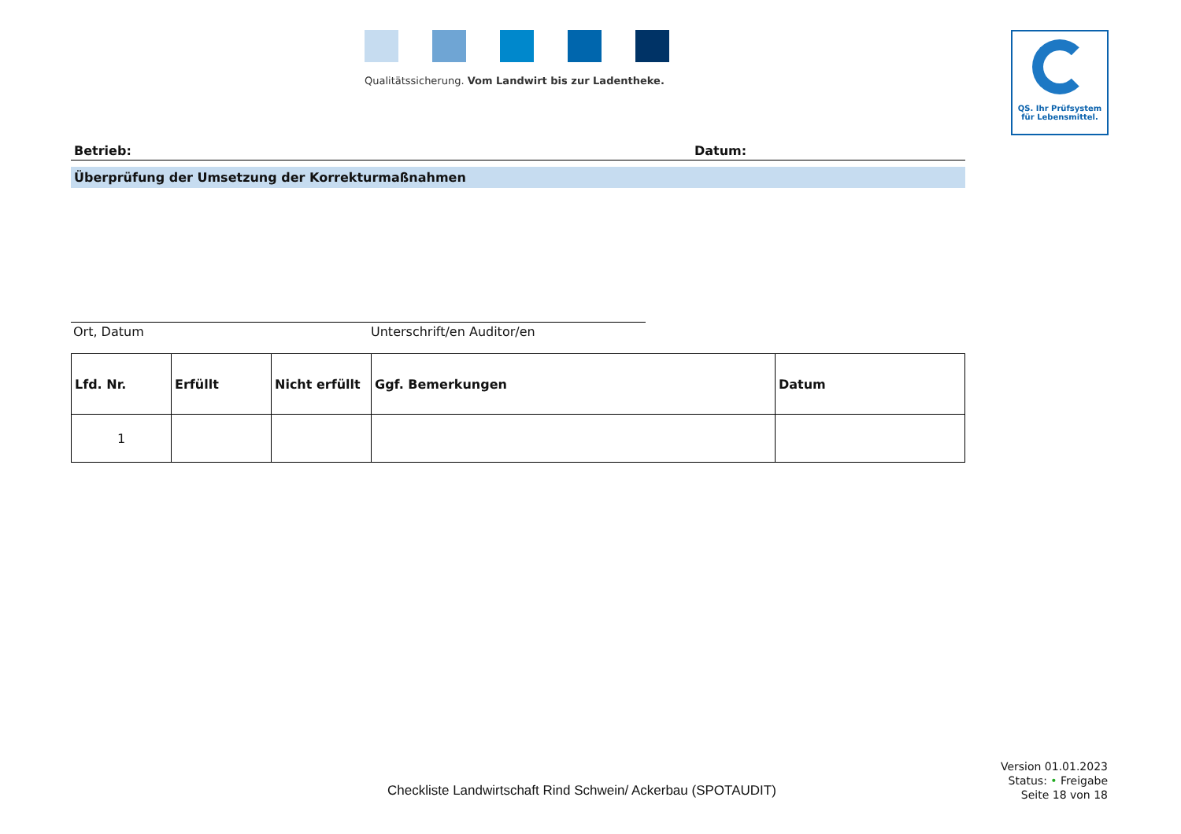Qualitätssicherung. Vom Landwirt bis zur Ladentheke.
QS. Ihr Prüfsystem
für Lebensmittel.
Betrieb: Datum:
Überprüfung der Umsetzung der Korrekturmaßnahmen
Ort, Datum Unterschrift/en Auditor/en
| Lfd. Nr. | Erfüllt | Nicht erfüllt | Ggf. Bemerkungen | Datum |
| --- | --- | --- | --- | --- |
| 1 | | | | |
Checkliste Landwirtschaft Rind Schwein/ Ackerbau (SPOTAUDIT)
Version 01.01.2023
Status: • Freigabe
Seite 18 von 18